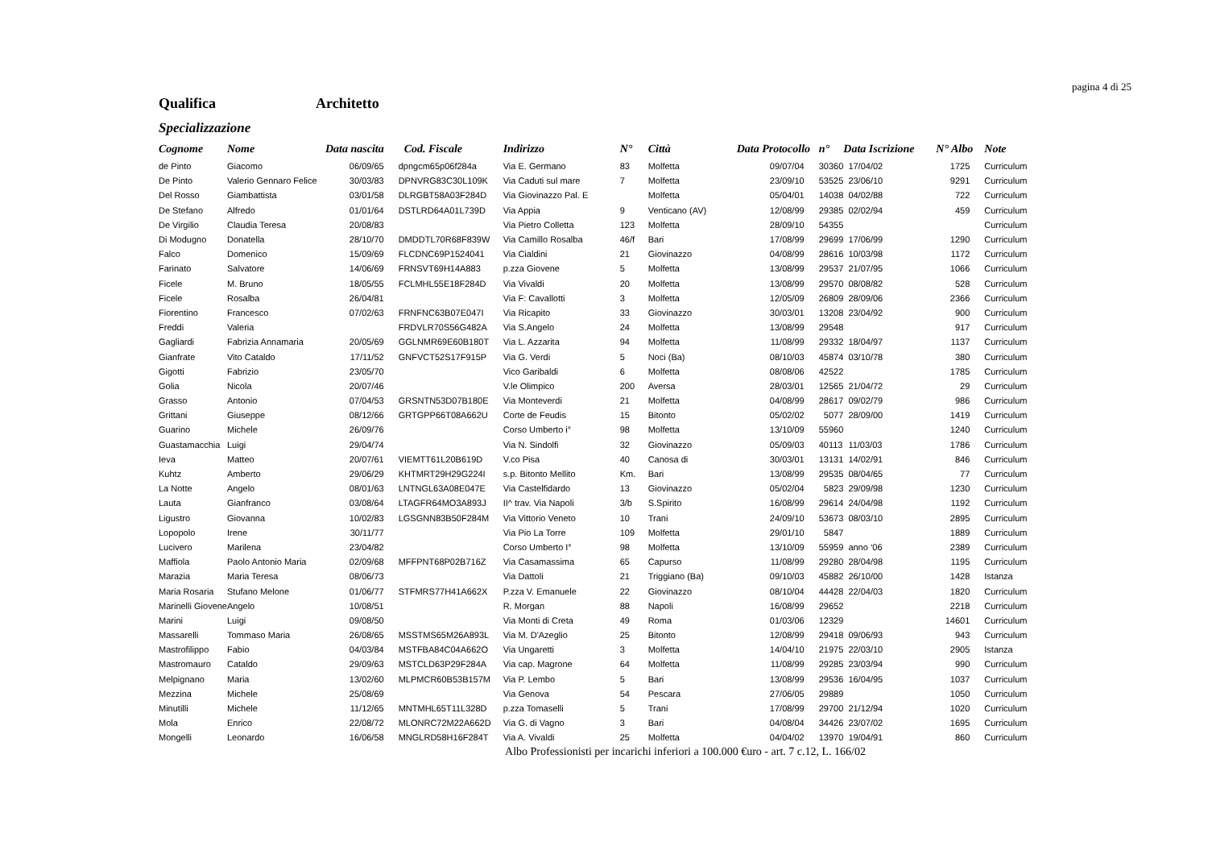pagina 4 di 25
Qualifica Architetto
Specializzazione
| Cognome | Nome | Data nascita | Cod. Fiscale | Indirizzo | N° | Città | Data Protocollo | n° | Data Iscrizione | N° Albo | Note |
| --- | --- | --- | --- | --- | --- | --- | --- | --- | --- | --- | --- |
| de Pinto | Giacomo | 06/09/65 | dpngcm65p06f284a | Via E. Germano | 83 | Molfetta | 09/07/04 | 30360 | 17/04/02 | 1725 | Curriculum |
| De Pinto | Valerio Gennaro Felice | 30/03/83 | DPNVRG83C30L109K | Via Caduti sul mare | 7 | Molfetta | 23/09/10 | 53525 | 23/06/10 | 9291 | Curriculum |
| Del Rosso | Giambattista | 03/01/58 | DLRGBT58A03F284D | Via Giovinazzo Pal. E | | Molfetta | 05/04/01 | 14038 | 04/02/88 | 722 | Curriculum |
| De Stefano | Alfredo | 01/01/64 | DSTLRD64A01L739D | Via Appia | 9 | Venticano (AV) | 12/08/99 | 29385 | 02/02/94 | 459 | Curriculum |
| De Virgilio | Claudia Teresa | 20/08/83 | | Via Pietro Colletta | 123 | Molfetta | 28/09/10 | 54355 | | | Curriculum |
| Di Modugno | Donatella | 28/10/70 | DMDDTL70R68F839W | Via Camillo Rosalba | 46/f | Bari | 17/08/99 | 29699 | 17/06/99 | 1290 | Curriculum |
| Falco | Domenico | 15/09/69 | FLCDNC69P1524041 | Via Cialdini | 21 | Giovinazzo | 04/08/99 | 28616 | 10/03/98 | 1172 | Curriculum |
| Farinato | Salvatore | 14/06/69 | FRNSVT69H14A883 | p.zza Giovene | 5 | Molfetta | 13/08/99 | 29537 | 21/07/95 | 1066 | Curriculum |
| Ficele | M. Bruno | 18/05/55 | FCLMHL55E18F284D | Via Vivaldi | 20 | Molfetta | 13/08/99 | 29570 | 08/08/82 | 528 | Curriculum |
| Ficele | Rosalba | 26/04/81 | | Via F: Cavallotti | 3 | Molfetta | 12/05/09 | 26809 | 28/09/06 | 2366 | Curriculum |
| Fiorentino | Francesco | 07/02/63 | FRNFNC63B07E047I | Via Ricapito | 33 | Giovinazzo | 30/03/01 | 13208 | 23/04/92 | 900 | Curriculum |
| Freddi | Valeria | | FRDVLR70S56G482A | Via S.Angelo | 24 | Molfetta | 13/08/99 | 29548 | | 917 | Curriculum |
| Gagliardi | Fabrizia Annamaria | 20/05/69 | GGLNMR69E60B180T | Via L. Azzarita | 94 | Molfetta | 11/08/99 | 29332 | 18/04/97 | 1137 | Curriculum |
| Gianfrate | Vito Cataldo | 17/11/52 | GNFVCT52S17F915P | Via G. Verdi | 5 | Noci (Ba) | 08/10/03 | 45874 | 03/10/78 | 380 | Curriculum |
| Gigotti | Fabrizio | 23/05/70 | | Vico Garibaldi | 6 | Molfetta | 08/08/06 | 42522 | | 1785 | Curriculum |
| Golia | Nicola | 20/07/46 | | V.le Olimpico | 200 | Aversa | 28/03/01 | 12565 | 21/04/72 | 29 | Curriculum |
| Grasso | Antonio | 07/04/53 | GRSNTN53D07B180E | Via Monteverdi | 21 | Molfetta | 04/08/99 | 28617 | 09/02/79 | 986 | Curriculum |
| Grittani | Giuseppe | 08/12/66 | GRTGPP66T08A662U | Corte de Feudis | 15 | Bitonto | 05/02/02 | 5077 | 28/09/00 | 1419 | Curriculum |
| Guarino | Michele | 26/09/76 | | Corso Umberto i° | 98 | Molfetta | 13/10/09 | 55960 | | 1240 | Curriculum |
| Guastamacchia | Luigi | 29/04/74 | | Via N. Sindolfi | 32 | Giovinazzo | 05/09/03 | 40113 | 11/03/03 | 1786 | Curriculum |
| Ieva | Matteo | 20/07/61 | VIEMTT61L20B619D | V.co Pisa | 40 | Canosa di | 30/03/01 | 13131 | 14/02/91 | 846 | Curriculum |
| Kuhtz | Amberto | 29/06/29 | KHTMRT29H29G224I | s.p. Bitonto Mellito | Km. | Bari | 13/08/99 | 29535 | 08/04/65 | 77 | Curriculum |
| La Notte | Angelo | 08/01/63 | LNTNGL63A08E047E | Via Castelfidardo | 13 | Giovinazzo | 05/02/04 | 5823 | 29/09/98 | 1230 | Curriculum |
| Lauta | Gianfranco | 03/08/64 | LTAGFR64MO3A893J | II^ trav. Via Napoli | 3/b | S.Spirito | 16/08/99 | 29614 | 24/04/98 | 1192 | Curriculum |
| Ligustro | Giovanna | 10/02/83 | LGSGNN83B50F284M | Via Vittorio Veneto | 10 | Trani | 24/09/10 | 53673 | 08/03/10 | 2895 | Curriculum |
| Lopopolo | Irene | 30/11/77 | | Via Pio La Torre | 109 | Molfetta | 29/01/10 | 5847 | | 1889 | Curriculum |
| Lucivero | Marilena | 23/04/82 | | Corso Umberto I° | 98 | Molfetta | 13/10/09 | 55959 | anno ‘06 | 2389 | Curriculum |
| Maffiola | Paolo Antonio Maria | 02/09/68 | MFFPNT68P02B716Z | Via Casamassima | 65 | Capurso | 11/08/99 | 29280 | 28/04/98 | 1195 | Curriculum |
| Marazia | Maria Teresa | 08/06/73 | | Via Dattoli | 21 | Triggiano (Ba) | 09/10/03 | 45882 | 26/10/00 | 1428 | Istanza |
| Maria Rosaria | Stufano Melone | 01/06/77 | STFMRS77H41A662X | P.zza V. Emanuele | 22 | Giovinazzo | 08/10/04 | 44428 | 22/04/03 | 1820 | Curriculum |
| Marinelli Giovene | Angelo | 10/08/51 | | R. Morgan | 88 | Napoli | 16/08/99 | 29652 | | 2218 | Curriculum |
| Marini | Luigi | 09/08/50 | | Via Monti di Creta | 49 | Roma | 01/03/06 | 12329 | | 14601 | Curriculum |
| Massarelli | Tommaso Maria | 26/08/65 | MSSTMS65M26A893L | Via M. D'Azeglio | 25 | Bitonto | 12/08/99 | 29418 | 09/06/93 | 943 | Curriculum |
| Mastrofilippo | Fabio | 04/03/84 | MSTFBA84C04A662O | Via Ungaretti | 3 | Molfetta | 14/04/10 | 21975 | 22/03/10 | 2905 | Istanza |
| Mastromauro | Cataldo | 29/09/63 | MSTCLD63P29F284A | Via cap. Magrone | 64 | Molfetta | 11/08/99 | 29285 | 23/03/94 | 990 | Curriculum |
| Melpignano | Maria | 13/02/60 | MLPMCR60B53B157M | Via P. Lembo | 5 | Bari | 13/08/99 | 29536 | 16/04/95 | 1037 | Curriculum |
| Mezzina | Michele | 25/08/69 | | Via Genova | 54 | Pescara | 27/06/05 | 29889 | | 1050 | Curriculum |
| Minutilli | Michele | 11/12/65 | MNTMHL65T11L328D | p.zza Tomaselli | 5 | Trani | 17/08/99 | 29700 | 21/12/94 | 1020 | Curriculum |
| Mola | Enrico | 22/08/72 | MLONRC72M22A662D | Via G. di Vagno | 3 | Bari | 04/08/04 | 34426 | 23/07/02 | 1695 | Curriculum |
| Mongelli | Leonardo | 16/06/58 | MNGLRD58H16F284T | Via A. Vivaldi | 25 | Molfetta | 04/04/02 | 13970 | 19/04/91 | 860 | Curriculum |
Albo Professionisti per incarichi inferiori a 100.000 €uro - art. 7 c.12, L. 166/02